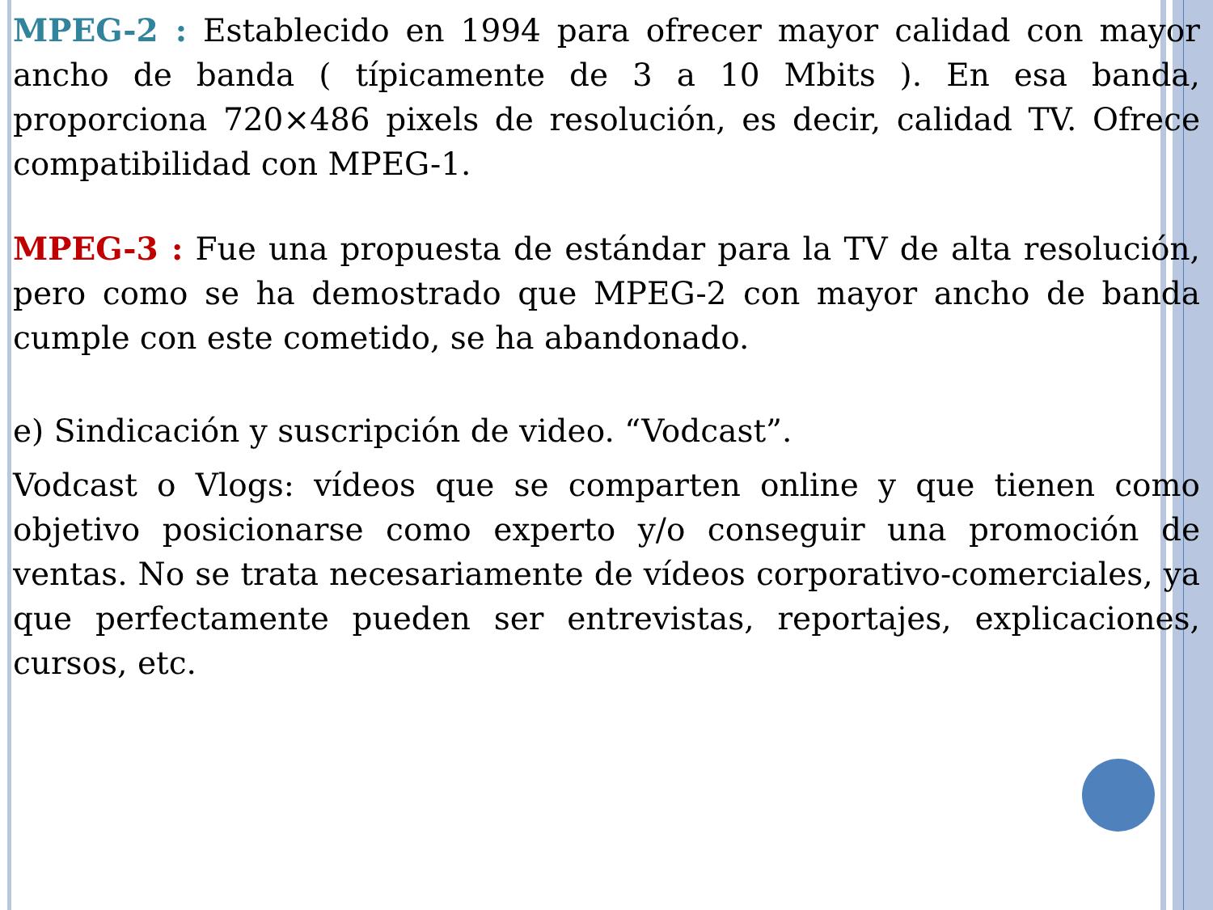MPEG-2 : Establecido en 1994 para ofrecer mayor calidad con mayor ancho de banda ( típicamente de 3 a 10 Mbits ). En esa banda, proporciona 720×486 pixels de resolución, es decir, calidad TV. Ofrece compatibilidad con MPEG-1.
MPEG-3 : Fue una propuesta de estándar para la TV de alta resolución, pero como se ha demostrado que MPEG-2 con mayor ancho de banda cumple con este cometido, se ha abandonado.
e) Sindicación y suscripción de video. “Vodcast”.
Vodcast o Vlogs: vídeos que se comparten online y que tienen como objetivo posicionarse como experto y/o conseguir una promoción de ventas. No se trata necesariamente de vídeos corporativo-comerciales, ya que perfectamente pueden ser entrevistas, reportajes, explicaciones, cursos, etc.